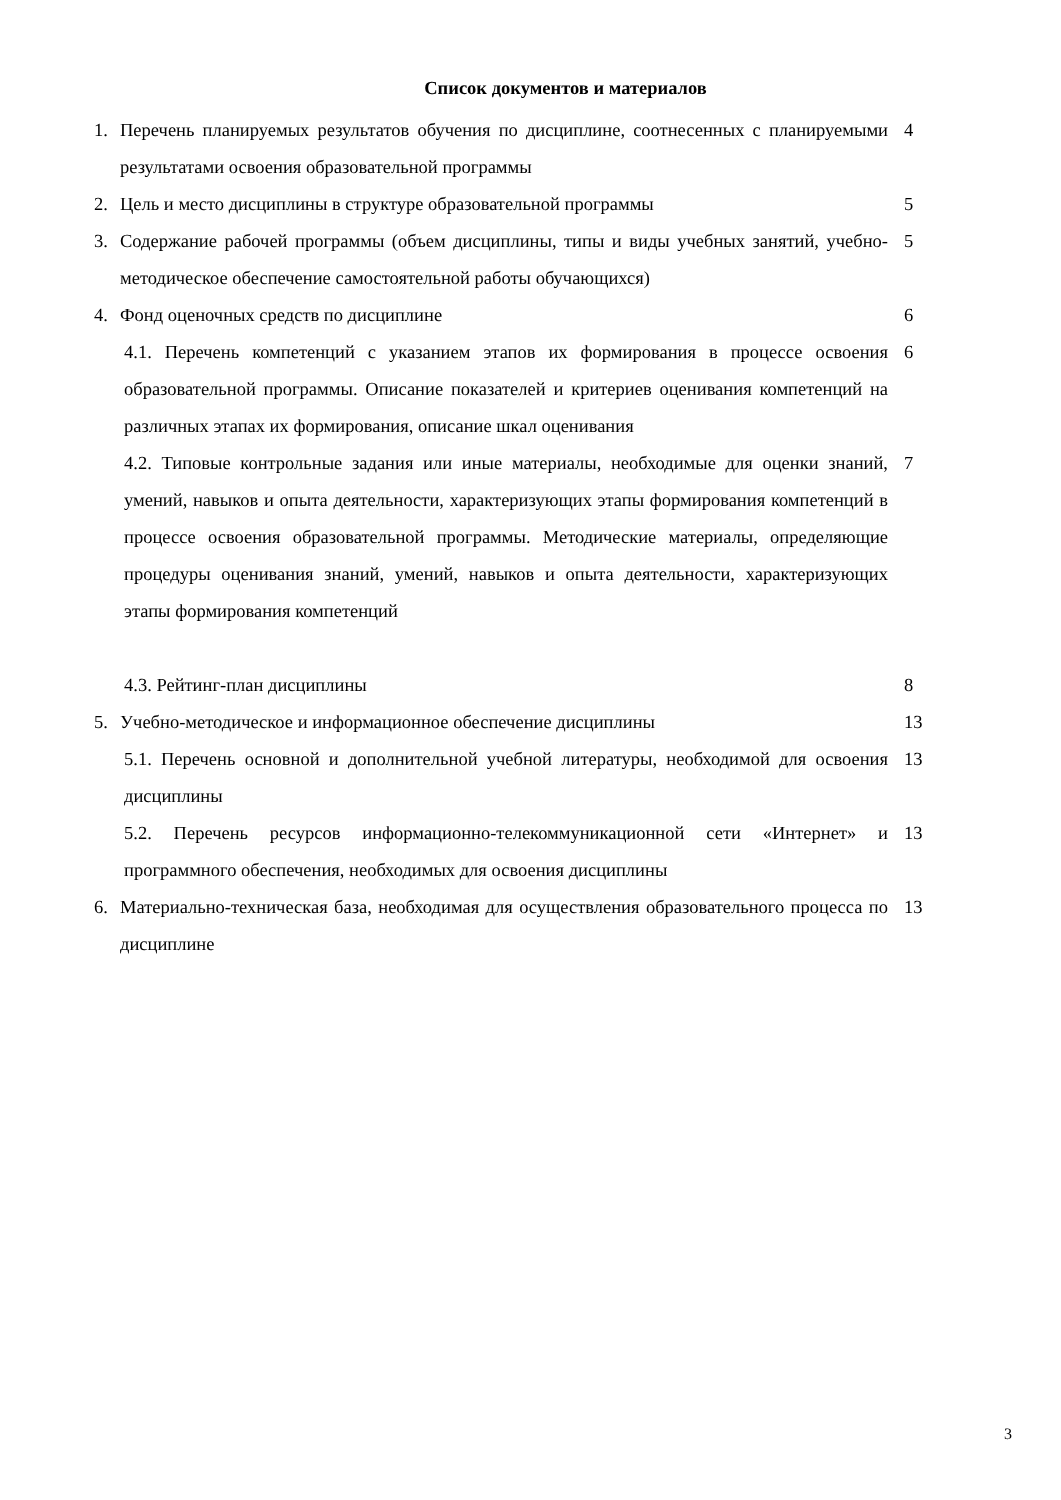Список документов и материалов
1. Перечень планируемых результатов обучения по дисциплине, соотнесенных с планируемыми результатами освоения образовательной программы 4
2. Цель и место дисциплины в структуре образовательной программы 5
3. Содержание рабочей программы (объем дисциплины, типы и виды учебных занятий, учебно-методическое обеспечение самостоятельной работы обучающихся) 5
4. Фонд оценочных средств по дисциплине 6
4.1. Перечень компетенций с указанием этапов их формирования в процессе освоения образовательной программы. Описание показателей и критериев оценивания компетенций на различных этапах их формирования, описание шкал оценивания 6
4.2. Типовые контрольные задания или иные материалы, необходимые для оценки знаний, умений, навыков и опыта деятельности, характеризующих этапы формирования компетенций в процессе освоения образовательной программы. Методические материалы, определяющие процедуры оценивания знаний, умений, навыков и опыта деятельности, характеризующих этапы формирования компетенций 7
4.3. Рейтинг-план дисциплины 8
5. Учебно-методическое и информационное обеспечение дисциплины 13
5.1. Перечень основной и дополнительной учебной литературы, необходимой для освоения дисциплины 13
5.2. Перечень ресурсов информационно-телекоммуникационной сети «Интернет» и программного обеспечения, необходимых для освоения дисциплины 13
6. Материально-техническая база, необходимая для осуществления образовательного процесса по дисциплине 13
3